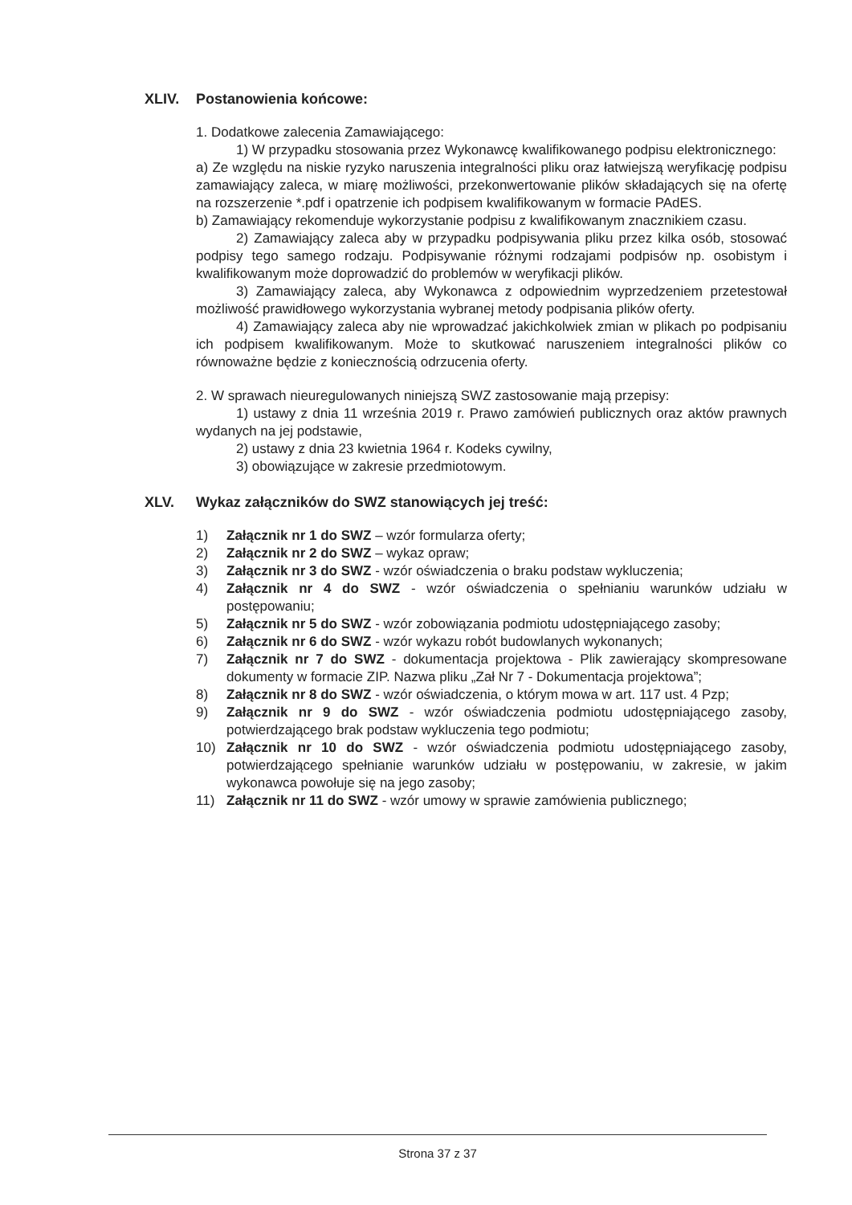XLIV. Postanowienia końcowe:
1. Dodatkowe zalecenia Zamawiającego:
1) W przypadku stosowania przez Wykonawcę kwalifikowanego podpisu elektronicznego:
a) Ze względu na niskie ryzyko naruszenia integralności pliku oraz łatwiejszą weryfikację podpisu zamawiający zaleca, w miarę możliwości, przekonwertowanie plików składających się na ofertę na rozszerzenie *.pdf i opatrzenie ich podpisem kwalifikowanym w formacie PAdES.
b) Zamawiający rekomenduje wykorzystanie podpisu z kwalifikowanym znacznikiem czasu.
2) Zamawiający zaleca aby w przypadku podpisywania pliku przez kilka osób, stosować podpisy tego samego rodzaju. Podpisywanie różnymi rodzajami podpisów np. osobistym i kwalifikowanym może doprowadzić do problemów w weryfikacji plików.
3) Zamawiający zaleca, aby Wykonawca z odpowiednim wyprzedzeniem przetestował możliwość prawidłowego wykorzystania wybranej metody podpisania plików oferty.
4) Zamawiający zaleca aby nie wprowadzać jakichkolwiek zmian w plikach po podpisaniu ich podpisem kwalifikowanym. Może to skutkować naruszeniem integralności plików co równoważne będzie z koniecznością odrzucenia oferty.
2. W sprawach nieuregulowanych niniejszą SWZ zastosowanie mają przepisy:
1) ustawy z dnia 11 września 2019 r. Prawo zamówień publicznych oraz aktów prawnych wydanych na jej podstawie,
2) ustawy z dnia 23 kwietnia 1964 r. Kodeks cywilny,
3) obowiązujące w zakresie przedmiotowym.
XLV. Wykaz załączników do SWZ stanowiących jej treść:
1) Załącznik nr 1 do SWZ – wzór formularza oferty;
2) Załącznik nr 2 do SWZ – wykaz opraw;
3) Załącznik nr 3 do SWZ - wzór oświadczenia o braku podstaw wykluczenia;
4) Załącznik nr 4 do SWZ - wzór oświadczenia o spełnianiu warunków udziału w postępowaniu;
5) Załącznik nr 5 do SWZ - wzór zobowiązania podmiotu udostępniającego zasoby;
6) Załącznik nr 6 do SWZ - wzór wykazu robót budowlanych wykonanych;
7) Załącznik nr 7 do SWZ - dokumentacja projektowa - Plik zawierający skompresowane dokumenty w formacie ZIP. Nazwa pliku „Zał Nr 7 - Dokumentacja projektowa”;
8) Załącznik nr 8 do SWZ - wzór oświadczenia, o którym mowa w art. 117 ust. 4 Pzp;
9) Załącznik nr 9 do SWZ - wzór oświadczenia podmiotu udostępniającego zasoby, potwierdzającego brak podstaw wykluczenia tego podmiotu;
10) Załącznik nr 10 do SWZ - wzór oświadczenia podmiotu udostępniającego zasoby, potwierdzającego spełnianie warunków udziału w postępowaniu, w zakresie, w jakim wykonawca powołuje się na jego zasoby;
11) Załącznik nr 11 do SWZ - wzór umowy w sprawie zamówienia publicznego;
Strona 37 z 37